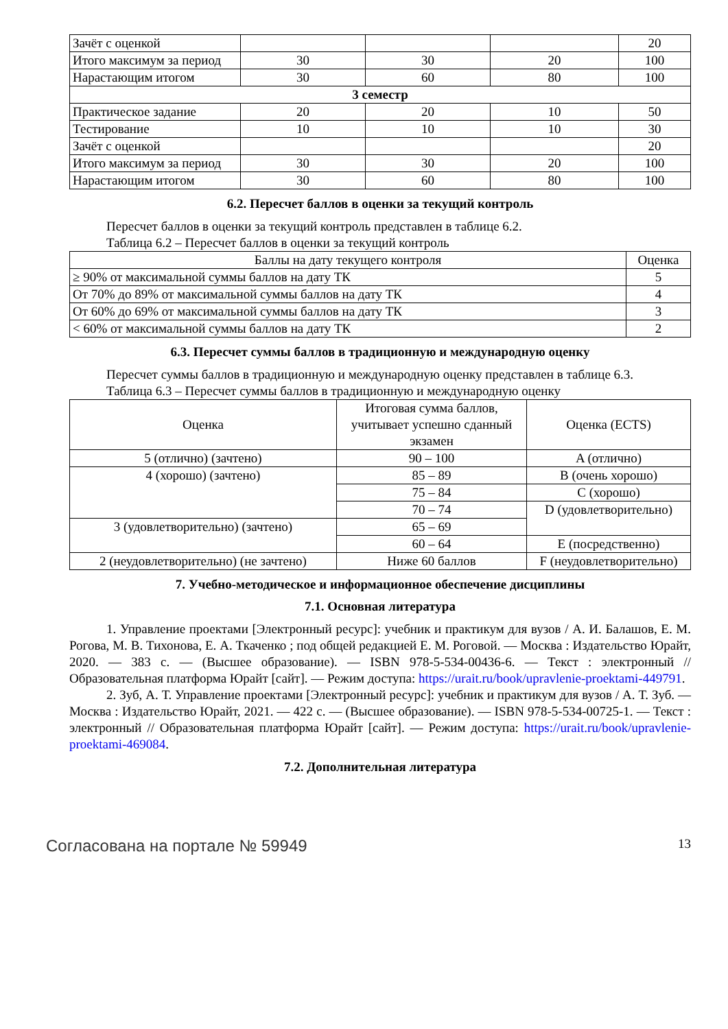| Зачёт с оценкой | | | | 20 |
| Итого максимум за период | 30 | 30 | 20 | 100 |
| Нарастающим итогом | 30 | 60 | 80 | 100 |
| 3 семестр | | | | |
| Практическое задание | 20 | 20 | 10 | 50 |
| Тестирование | 10 | 10 | 10 | 30 |
| Зачёт с оценкой | | | | 20 |
| Итого максимум за период | 30 | 30 | 20 | 100 |
| Нарастающим итогом | 30 | 60 | 80 | 100 |
6.2. Пересчет баллов в оценки за текущий контроль
Пересчет баллов в оценки за текущий контроль представлен в таблице 6.2.
Таблица 6.2 – Пересчет баллов в оценки за текущий контроль
| Баллы на дату текущего контроля | Оценка |
| --- | --- |
| ≥ 90% от максимальной суммы баллов на дату ТК | 5 |
| От 70% до 89% от максимальной суммы баллов на дату ТК | 4 |
| От 60% до 69% от максимальной суммы баллов на дату ТК | 3 |
| < 60% от максимальной суммы баллов на дату ТК | 2 |
6.3. Пересчет суммы баллов в традиционную и международную оценку
Пересчет суммы баллов в традиционную и международную оценку представлен в таблице 6.3.
Таблица 6.3 – Пересчет суммы баллов в традиционную и международную оценку
| Оценка | Итоговая сумма баллов, учитывает успешно сданный экзамен | Оценка (ECTS) |
| --- | --- | --- |
| 5 (отлично) (зачтено) | 90 – 100 | A (отлично) |
| 4 (хорошо) (зачтено) | 85 – 89 | B (очень хорошо) |
| | 75 – 84 | C (хорошо) |
| | 70 – 74 | D (удовлетворительно) |
| 3 (удовлетворительно) (зачтено) | 65 – 69 | |
| | 60 – 64 | E (посредственно) |
| 2 (неудовлетворительно) (не зачтено) | Ниже 60 баллов | F (неудовлетворительно) |
7. Учебно-методическое и информационное обеспечение дисциплины
7.1. Основная литература
1. Управление проектами [Электронный ресурс]: учебник и практикум для вузов / А. И. Балашов, Е. М. Рогова, М. В. Тихонова, Е. А. Ткаченко ; под общей редакцией Е. М. Роговой. — Москва : Издательство Юрайт, 2020. — 383 с. — (Высшее образование). — ISBN 978-5-534-00436-6. — Текст : электронный // Образовательная платформа Юрайт [сайт]. — Режим доступа: https://urait.ru/book/upravlenie-proektami-449791.
2. Зуб, А. Т. Управление проектами [Электронный ресурс]: учебник и практикум для вузов / А. Т. Зуб. — Москва : Издательство Юрайт, 2021. — 422 с. — (Высшее образование). — ISBN 978-5-534-00725-1. — Текст : электронный // Образовательная платформа Юрайт [сайт]. — Режим доступа: https://urait.ru/book/upravlenie-proektami-469084.
7.2. Дополнительная литература
Согласована на портале № 59949 13